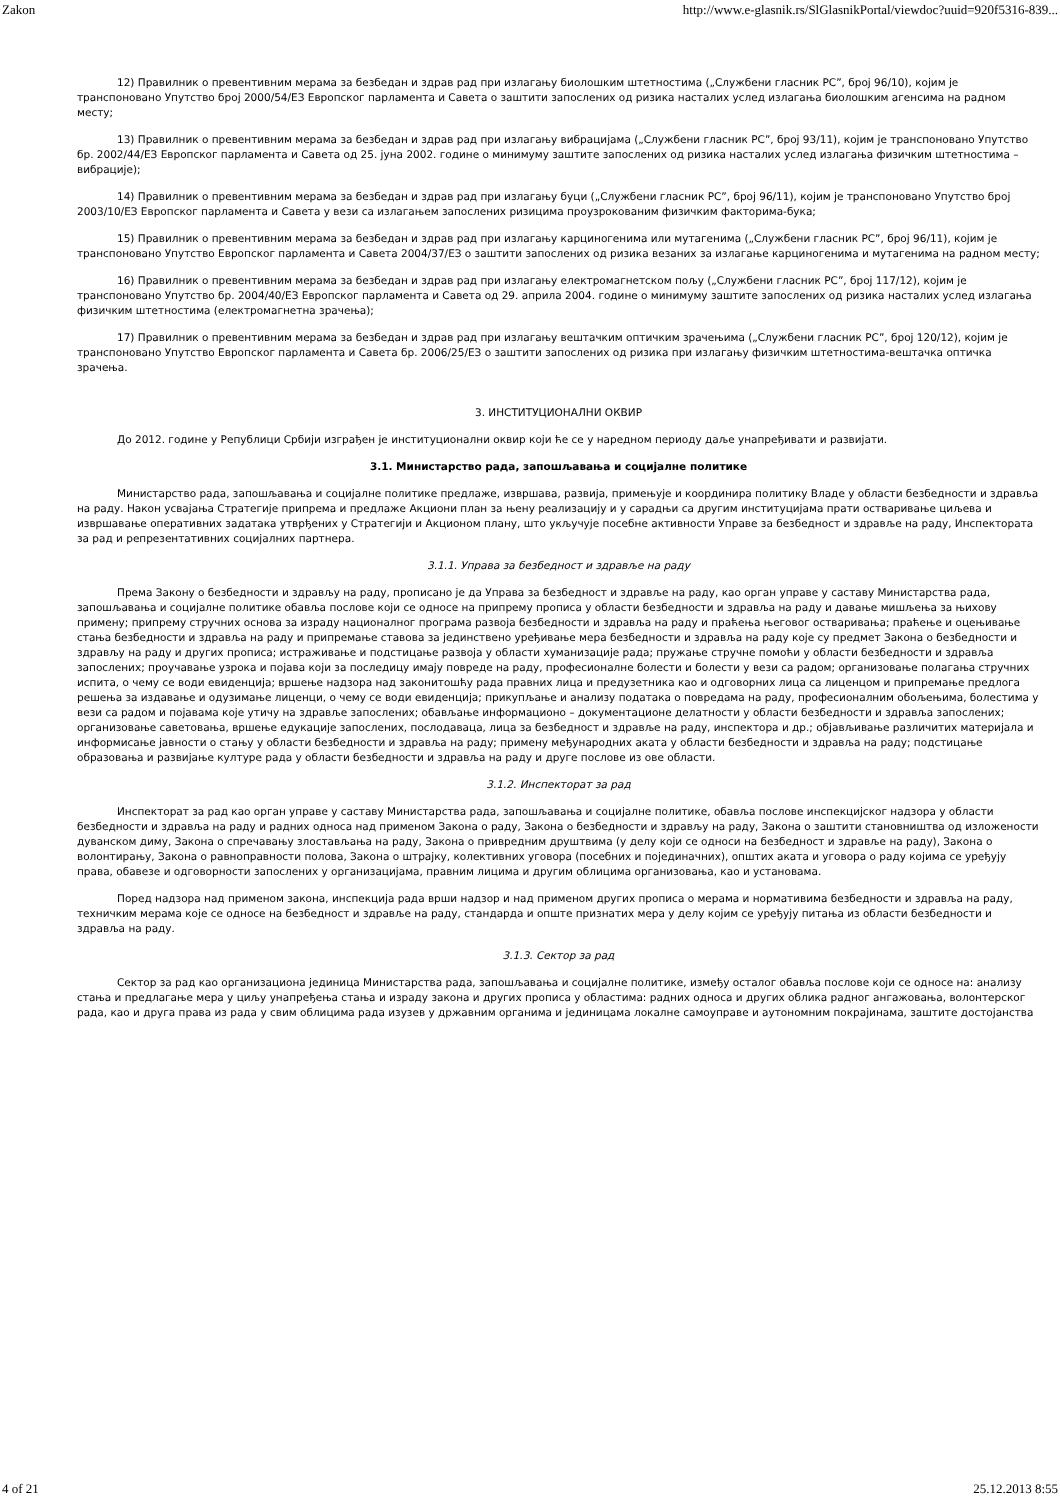Zakon http://www.e-glasnik.rs/SlGlasnikPortal/viewdoc?uuid=920f5316-839...
12) Правилник о превентивним мерама за безбедан и здрав рад при излагању биолошким штетностима („Службени гласник РС”, број 96/10), којим је транспоновано Упутство број 2000/54/ЕЗ Европског парламента и Савета о заштити запослених од ризика насталих услед излагања биолошким агенсима на радном месту;
13) Правилник о превентивним мерама за безбедан и здрав рад при излагању вибрацијама („Службени гласник РС”, број 93/11), којим је транспоновано Упутство бр. 2002/44/ЕЗ Европског парламента и Савета од 25. јуна 2002. године о минимуму заштите запослених од ризика насталих услед излагања физичким штетностима – вибрације);
14) Правилник о превентивним мерама за безбедан и здрав рад при излагању буци („Службени гласник РС”, број 96/11), којим је транспоновано Упутство број 2003/10/ЕЗ Европског парламента и Савета у вези са излагањем запослених ризицима проузрокованим физичким факторима-бука;
15) Правилник о превентивним мерама за безбедан и здрав рад при излагању карциногенима или мутагенима („Службени гласник РС”, број 96/11), којим је транспоновано Упутство Европског парламента и Савета 2004/37/ЕЗ о заштити запослених од ризика везаних за излагање карциногенима и мутагенима на радном месту;
16) Правилник о превентивним мерама за безбедан и здрав рад при излагању електромагнетском пољу („Службени гласник РС”, број 117/12), којим је транспоновано Упутство бр. 2004/40/ЕЗ Европског парламента и Савета од 29. априла 2004. године о минимуму заштите запослених од ризика насталих услед излагања физичким штетностима (електромагнетна зрачења);
17) Правилник о превентивним мерама за безбедан и здрав рад при излагању вештачким оптичким зрачењима („Службени гласник РС”, број 120/12), којим је транспоновано Упутство Европског парламента и Савета бр. 2006/25/ЕЗ о заштити запослених од ризика при излагању физичким штетностима-вештачка оптичка зрачења.
3. ИНСТИТУЦИОНАЛНИ ОКВИР
До 2012. године у Републици Србији изграђен је институционални оквир који ће се у наредном периоду даље унапређивати и развијати.
3.1. Министарство рада, запошљавања и социјалне политике
Министарство рада, запошљавања и социјалне политике предлаже, извршава, развија, примењује и координира политику Владе у области безбедности и здравља на раду. Након усвајања Стратегије припрема и предлаже Акциони план за њену реализацију и у сарадњи са другим институцијама прати остваривање циљева и извршавање оперативних задатака утврђених у Стратегији и Акционом плану, што укључује посебне активности Управе за безбедност и здравље на раду, Инспектората за рад и репрезентативних социјалних партнера.
3.1.1. Управа за безбедност и здравље на раду
Према Закону о безбедности и здрављу на раду, прописано је да Управа за безбедност и здравље на раду, као орган управе у саставу Министарства рада, запошљавања и социјалне политике обавља послове који се односе на припрему прописа у области безбедности и здравља на раду и давање мишљења за њихову примену; припрему стручних основа за израду националног програма развоја безбедности и здравља на раду и праћења његовог остваривања; праћење и оцењивање стања безбедности и здравља на раду и припремање ставова за јединствено уређивање мера безбедности и здравља на раду које су предмет Закона о безбедности и здрављу на раду и других прописа; истраживање и подстицање развоја у области хуманизације рада; пружање стручне помоћи у области безбедности и здравља запослених; проучавање узрока и појава који за последицу имају повреде на раду, професионалне болести и болести у вези са радом; организовање полагања стручних испита, о чему се води евиденција; вршење надзора над законитошћу рада правних лица и предузетника као и одговорних лица са лиценцом и припремање предлога решења за издавање и одузимање лиценци, о чему се води евиденција; прикупљање и анализу података о повредама на раду, професионалним обољењима, болестима у вези са радом и појавама које утичу на здравље запослених; обављање информационо – документационе делатности у области безбедности и здравља запослених; организовање саветовања, вршење едукације запослених, послодаваца, лица за безбедност и здравље на раду, инспектора и др.; објављивање различитих материјала и информисање јавности о стању у области безбедности и здравља на раду; примену међународних аката у области безбедности и здравља на раду; подстицање образовања и развијање културе рада у области безбедности и здравља на раду и друге послове из ове области.
3.1.2. Инспекторат за рад
Инспекторат за рад као орган управе у саставу Министарства рада, запошљавања и социјалне политике, обавља послове инспекцијског надзора у области безбедности и здравља на раду и радних односа над применом Закона о раду, Закона о безбедности и здрављу на раду, Закона о заштити становништва од изложености дуванском диму, Закона о спречавању злостављања на раду, Закона о привредним друштвима (у делу који се односи на безбедност и здравље на раду), Закона о волонтирању, Закона о равноправности полова, Закона о штрајку, колективних уговора (посебних и појединачних), општих аката и уговора о раду којима се уређују права, обавезе и одговорности запослених у организацијама, правним лицима и другим облицима организовања, као и установама.
Поред надзора над применом закона, инспекција рада врши надзор и над применом других прописа о мерама и нормативима безбедности и здравља на раду, техничким мерама које се односе на безбедност и здравље на раду, стандарда и опште признатих мера у делу којим се уређују питања из области безбедности и здравља на раду.
3.1.3. Сектор за рад
Сектор за рад као организациона јединица Министарства рада, запошљавања и социјалне политике, између осталог обавља послове који се односе на: анализу стања и предлагање мера у циљу унапређења стања и израду закона и других прописа у областима: радних односа и других облика радног ангажовања, волонтерског рада, као и друга права из рада у свим облицима рада изузев у државним органима и јединицама локалне самоуправе и аутономним покрајинама, заштите достојанства
4 of 21 25.12.2013 8:55